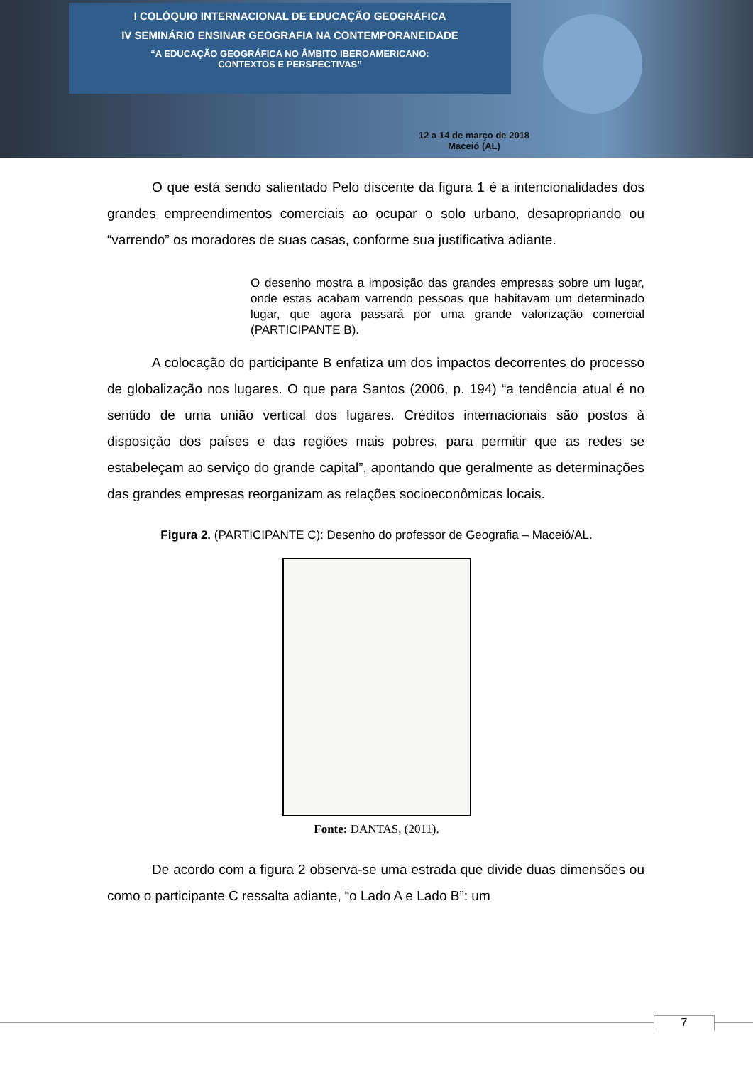I COLÓQUIO INTERNACIONAL DE EDUCAÇÃO GEOGRÁFICA
IV SEMINÁRIO ENSINAR GEOGRAFIA NA CONTEMPORANEIDADE
“A EDUCAÇÃO GEOGRÁFICA NO ÂMBITO IBEROAMERICANO:
CONTEXTOS E PERSPECTIVAS”
12 a 14 de março de 2018
Maceió (AL)
O que está sendo salientado Pelo discente da figura 1 é a intencionalidades dos grandes empreendimentos comerciais ao ocupar o solo urbano, desapropriando ou “varrendo” os moradores de suas casas, conforme sua justificativa adiante.
O desenho mostra a imposição das grandes empresas sobre um lugar, onde estas acabam varrendo pessoas que habitavam um determinado lugar, que agora passará por uma grande valorização comercial (PARTICIPANTE B).
A colocação do participante B enfatiza um dos impactos decorrentes do processo de globalização nos lugares. O que para Santos (2006, p. 194) “a tendência atual é no sentido de uma união vertical dos lugares. Créditos internacionais são postos à disposição dos países e das regiões mais pobres, para permitir que as redes se estabeleçam ao serviço do grande capital”, apontando que geralmente as determinações das grandes empresas reorganizam as relações socioeconômicas locais.
Figura 2. (PARTICIPANTE C): Desenho do professor de Geografia – Maceió/AL.
Fonte: DANTAS, (2011).
De acordo com a figura 2 observa-se uma estrada que divide duas dimensões ou como o participante C ressalta adiante, “o Lado A e Lado B”: um
7